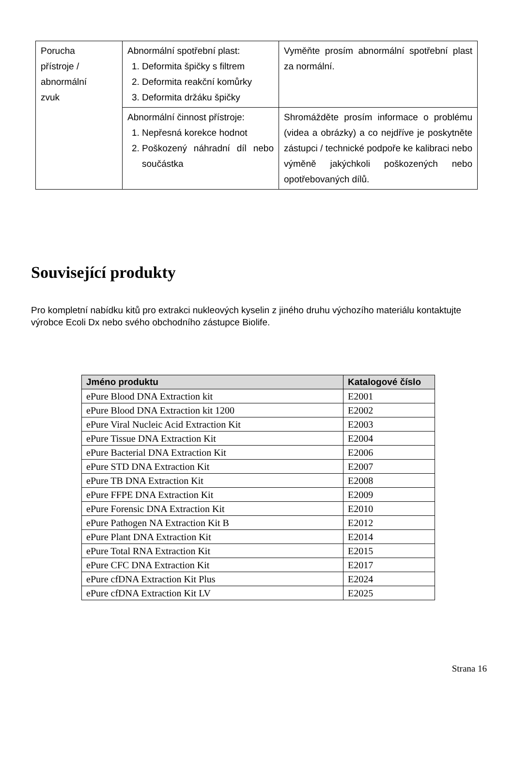| Porucha přístroje / abnormální zvuk | Abnormální spotřební plast: 1. Deformita špičky s filtrem 2. Deformita reakční komůrky 3. Deformita držáku špičky | Vyměňte prosím abnormální spotřební plast za normální. |
| | Abnormální činnost přístroje: 1. Nepřesná korekce hodnot 2. Poškozený náhradní díl nebo součástka | Shromážděte prosím informace o problému (videa a obrázky) a co nejdříve je poskytněte zástupci / technické podpoře ke kalibraci nebo výměně jakýchkoli poškozených nebo opotřebovaných dílů. |
Související produkty
Pro kompletní nabídku kitů pro extrakci nukleových kyselin z jiného druhu výchozího materiálu kontaktujte výrobce Ecoli Dx nebo svého obchodního zástupce Biolife.
| Jméno produktu | Katalogové číslo |
| --- | --- |
| ePure Blood DNA Extraction kit | E2001 |
| ePure Blood DNA Extraction kit 1200 | E2002 |
| ePure Viral Nucleic Acid Extraction Kit | E2003 |
| ePure Tissue DNA Extraction Kit | E2004 |
| ePure Bacterial DNA Extraction Kit | E2006 |
| ePure STD DNA Extraction Kit | E2007 |
| ePure TB DNA Extraction Kit | E2008 |
| ePure FFPE DNA Extraction Kit | E2009 |
| ePure Forensic DNA Extraction Kit | E2010 |
| ePure Pathogen NA Extraction Kit B | E2012 |
| ePure Plant DNA Extraction Kit | E2014 |
| ePure Total RNA Extraction Kit | E2015 |
| ePure CFC DNA Extraction Kit | E2017 |
| ePure cfDNA Extraction Kit Plus | E2024 |
| ePure cfDNA Extraction Kit LV | E2025 |
Strana 16